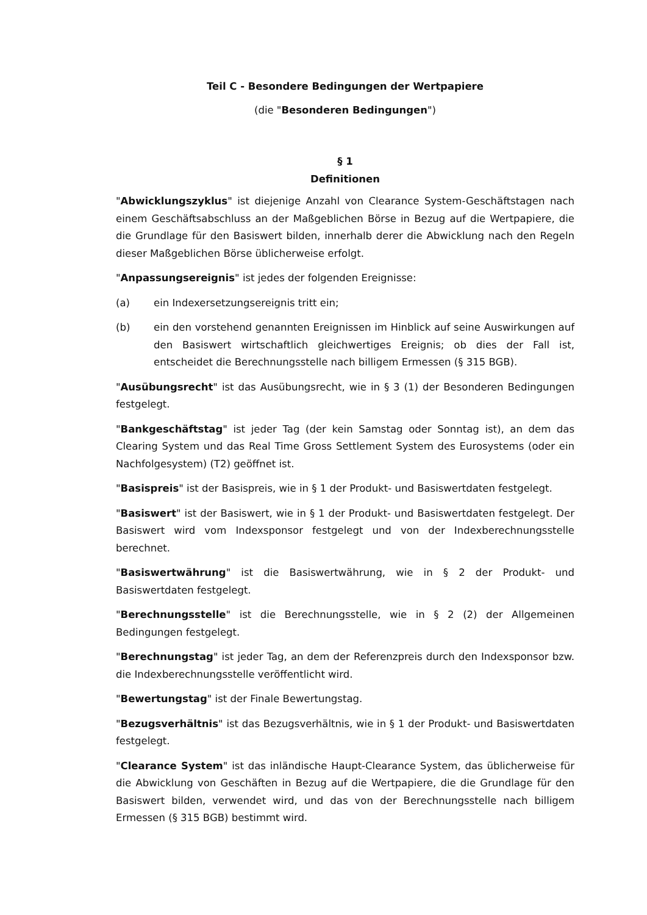Teil C - Besondere Bedingungen der Wertpapiere
(die "Besonderen Bedingungen")
§ 1
Definitionen
"Abwicklungszyklus" ist diejenige Anzahl von Clearance System-Geschäftstagen nach einem Geschäftsabschluss an der Maßgeblichen Börse in Bezug auf die Wertpapiere, die die Grundlage für den Basiswert bilden, innerhalb derer die Abwicklung nach den Regeln dieser Maßgeblichen Börse üblicherweise erfolgt.
"Anpassungsereignis" ist jedes der folgenden Ereignisse:
(a) ein Indexersetzungsereignis tritt ein;
(b) ein den vorstehend genannten Ereignissen im Hinblick auf seine Auswirkungen auf den Basiswert wirtschaftlich gleichwertiges Ereignis; ob dies der Fall ist, entscheidet die Berechnungsstelle nach billigem Ermessen (§ 315 BGB).
"Ausübungsrecht" ist das Ausübungsrecht, wie in § 3 (1) der Besonderen Bedingungen festgelegt.
"Bankgeschäftstag" ist jeder Tag (der kein Samstag oder Sonntag ist), an dem das Clearing System und das Real Time Gross Settlement System des Eurosystems (oder ein Nachfolgesystem) (T2) geöffnet ist.
"Basispreis" ist der Basispreis, wie in § 1 der Produkt- und Basiswertdaten festgelegt.
"Basiswert" ist der Basiswert, wie in § 1 der Produkt- und Basiswertdaten festgelegt. Der Basiswert wird vom Indexsponsor festgelegt und von der Indexberechnungsstelle berechnet.
"Basiswertwährung" ist die Basiswertwährung, wie in § 2 der Produkt- und Basiswertdaten festgelegt.
"Berechnungsstelle" ist die Berechnungsstelle, wie in § 2 (2) der Allgemeinen Bedingungen festgelegt.
"Berechnungstag" ist jeder Tag, an dem der Referenzpreis durch den Indexsponsor bzw. die Indexberechnungsstelle veröffentlicht wird.
"Bewertungstag" ist der Finale Bewertungstag.
"Bezugsverhältnis" ist das Bezugsverhältnis, wie in § 1 der Produkt- und Basiswertdaten festgelegt.
"Clearance System" ist das inländische Haupt-Clearance System, das üblicherweise für die Abwicklung von Geschäften in Bezug auf die Wertpapiere, die die Grundlage für den Basiswert bilden, verwendet wird, und das von der Berechnungsstelle nach billigem Ermessen (§ 315 BGB) bestimmt wird.